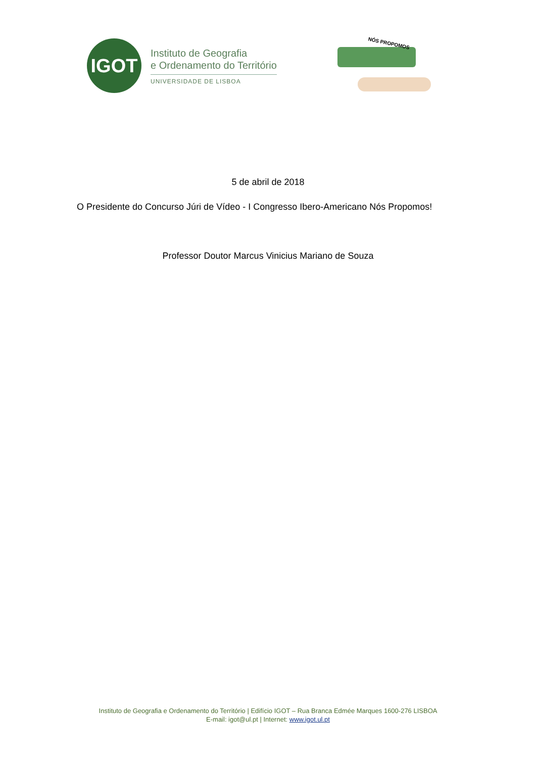IGOT
Instituto de Geografia
e Ordenamento do Território
UNIVERSIDADE DE LISBOA
NÓS PROPOMOS
5 de abril de 2018
O Presidente do Concurso Júri de Vídeo - I Congresso Ibero-Americano Nós Propomos!
Professor Doutor Marcus Vinicius Mariano de Souza
Instituto de Geografia e Ordenamento do Território | Edifício IGOT – Rua Branca Edmée Marques 1600-276 LISBOA
E-mail: igot@ul.pt | Internet: www.igot.ul.pt